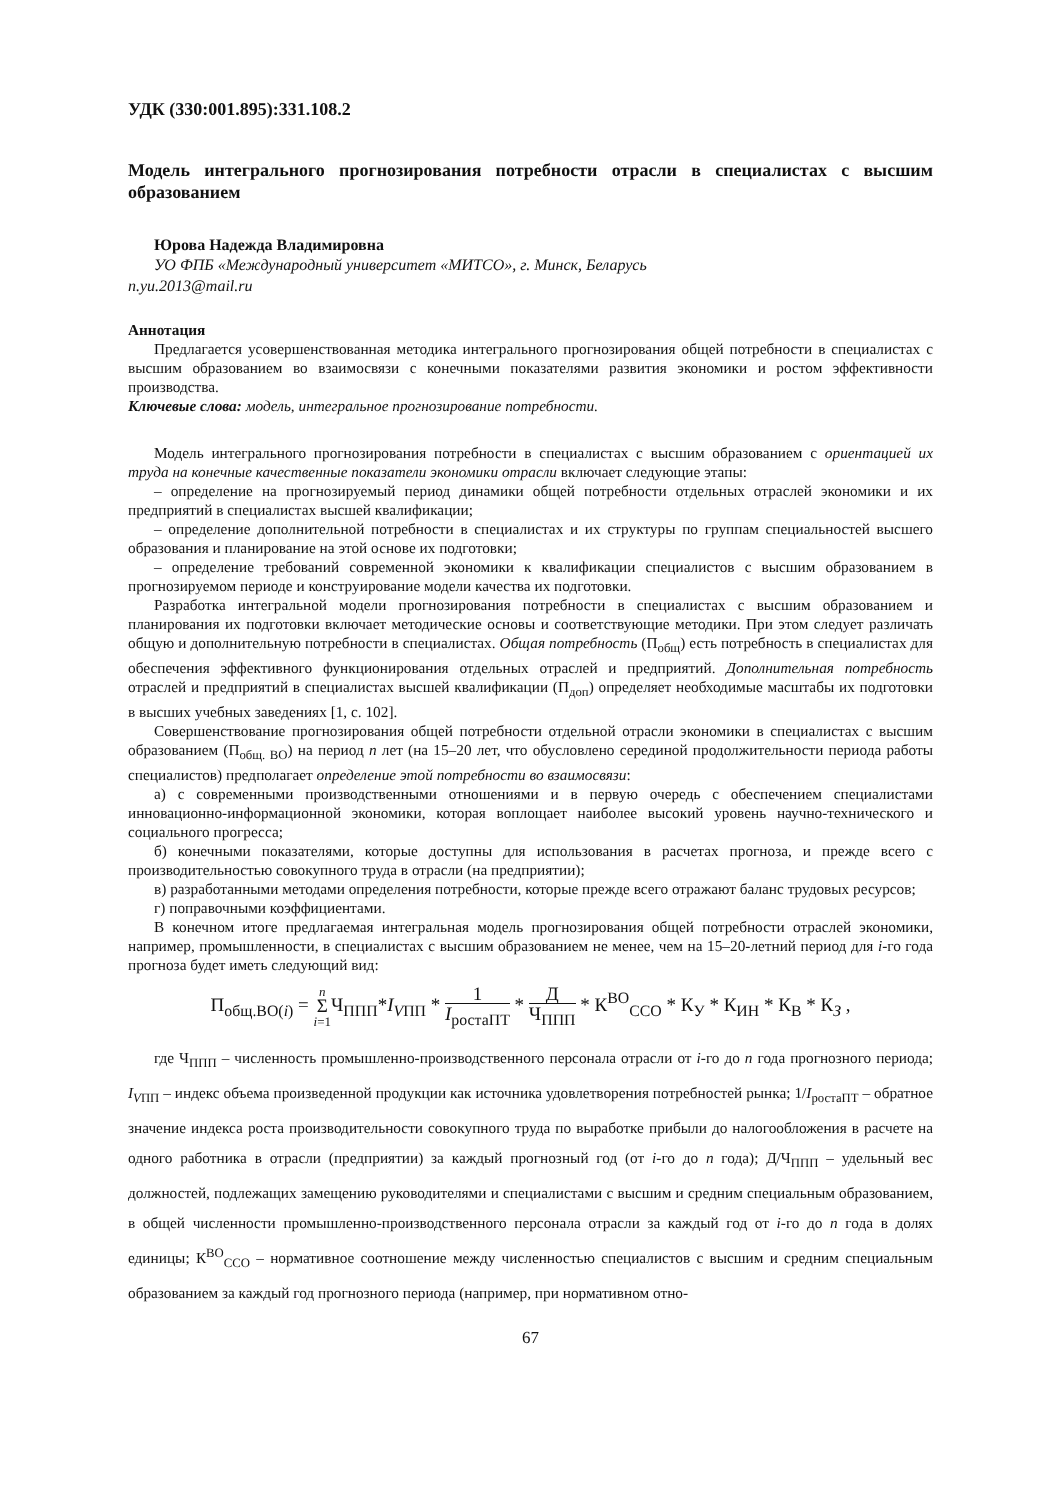УДК (330:001.895):331.108.2
Модель интегрального прогнозирования потребности отрасли в специалистах с высшим образованием
Юрова Надежда Владимировна
УО ФПБ «Международный университет «МИТСО», г. Минск, Беларусь
n.yu.2013@mail.ru
Аннотация
Предлагается усовершенствованная методика интегрального прогнозирования общей потребности в специалистах с высшим образованием во взаимосвязи с конечными показателями развития экономики и ростом эффективности производства.
Ключевые слова: модель, интегральное прогнозирование потребности.
Модель интегрального прогнозирования потребности в специалистах с высшим образованием с ориентацией их труда на конечные качественные показатели экономики отрасли включает следующие этапы:
– определение на прогнозируемый период динамики общей потребности отдельных отраслей экономики и их предприятий в специалистах высшей квалификации;
– определение дополнительной потребности в специалистах и их структуры по группам специальностей высшего образования и планирование на этой основе их подготовки;
– определение требований современной экономики к квалификации специалистов с высшим образованием в прогнозируемом периоде и конструирование модели качества их подготовки.
Разработка интегральной модели прогнозирования потребности в специалистах с высшим образованием и планирования их подготовки включает методические основы и соответствующие методики. При этом следует различать общую и дополнительную потребности в специалистах. Общая потребность (П<sub>общ</sub>) есть потребность в специалистах для обеспечения эффективного функционирования отдельных отраслей и предприятий. Дополнительная потребность отраслей и предприятий в специалистах высшей квалификации (П<sub>доп</sub>) определяет необходимые масштабы их подготовки в высших учебных заведениях [1, с. 102].
Совершенствование прогнозирования общей потребности отдельной отрасли экономики в специалистах с высшим образованием (П<sub>общ. ВО</sub>) на период n лет (на 15–20 лет, что обусловлено серединой продолжительности периода работы специалистов) предполагает определение этой потребности во взаимосвязи:
а) с современными производственными отношениями и в первую очередь с обеспечением специалистами инновационно-информационной экономики, которая воплощает наиболее высокий уровень научно-технического и социального прогресса;
б) конечными показателями, которые доступны для использования в расчетах прогноза, и прежде всего с производительностью совокупного труда в отрасли (на предприятии);
в) разработанными методами определения потребности, которые прежде всего отражают баланс трудовых ресурсов;
г) поправочными коэффициентами.
В конечном итоге предлагаемая интегральная модель прогнозирования общей потребности отраслей экономики, например, промышленности, в специалистах с высшим образованием не менее, чем на 15–20-летний период для i-го года прогноза будет иметь следующий вид:
П<sub>общ.ВО(i)</sub> = n
Σ
i=1 Ч<sub>ППП</sub>*I<sub>VПП</sub> * 1 I<sub>ростаПТ</sub> * Д Ч<sub>ППП</sub> * К<sup>ВО</sup><sub>ССО</sub> * К<sub>У</sub> * К<sub>ИН</sub> * К<sub>В</sub> * К<sub>З</sub> ,
где Ч<sub>ППП</sub> – численность промышленно-производственного персонала отрасли от i-го до n года прогнозного периода; I<sub>VПП</sub> – индекс объема произведенной продукции как источника удовлетворения потребностей рынка; 1/I<sub>ростаПТ</sub> – обратное значение индекса роста производительности совокупного труда по выработке прибыли до налогообложения в расчете на одного работника в отрасли (предприятии) за каждый прогнозный год (от i-го до n года); Д/Ч<sub>ППП</sub> – удельный вес должностей, подлежащих замещению руководителями и специалистами с высшим и средним специальным образованием, в общей численности промышленно-производственного персонала отрасли за каждый год от i-го до n года в долях единицы; К<sup>ВО</sup><sub>ССО</sub> – нормативное соотношение между численностью специалистов с высшим и средним специальным образованием за каждый год прогнозного периода (например, при нормативном отно-
67